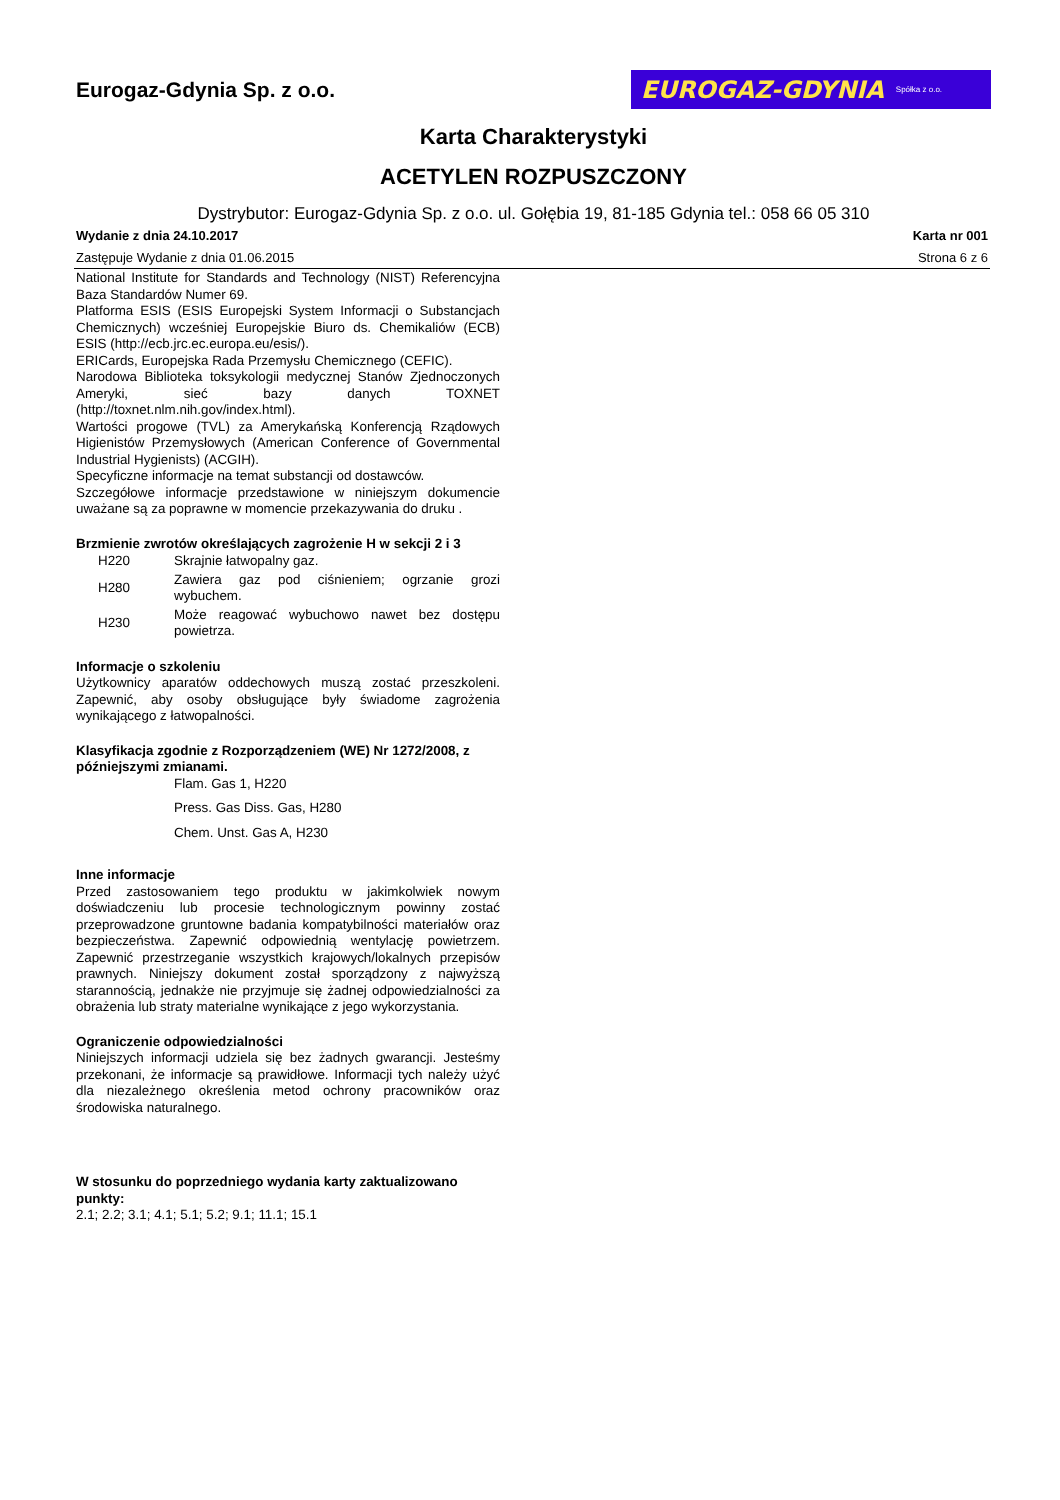Eurogaz-Gdynia Sp. z o.o.
EUROGAZ-GDYNIA Spółka z o.o.
Karta Charakterystyki
ACETYLEN ROZPUSZCZONY
Dystrybutor: Eurogaz-Gdynia Sp. z o.o. ul. Gołębia 19, 81-185 Gdynia tel.: 058 66 05 310
Wydanie z dnia 24.10.2017 Karta nr 001
Zastępuje Wydanie z dnia 01.06.2015 Strona 6 z 6
National Institute for Standards and Technology (NIST) Referencyjna Baza Standardów Numer 69.
Platforma ESIS (ESIS Europejski System Informacji o Substancjach Chemicznych) wcześniej Europejskie Biuro ds. Chemikaliów (ECB) ESIS (http://ecb.jrc.ec.europa.eu/esis/).
ERICards, Europejska Rada Przemysłu Chemicznego (CEFIC).
Narodowa Biblioteka toksykologii medycznej Stanów Zjednoczonych Ameryki, sieć bazy danych TOXNET (http://toxnet.nlm.nih.gov/index.html).
Wartości progowe (TVL) za Amerykańską Konferencją Rządowych Higienistów Przemysłowych (American Conference of Governmental Industrial Hygienists) (ACGIH).
Specyficzne informacje na temat substancji od dostawców.
Szczegółowe informacje przedstawione w niniejszym dokumencie uważane są za poprawne w momencie przekazywania do druku .
Brzmienie zwrotów określających zagrożenie H w sekcji 2 i 3
| H220 | Skrajnie łatwopalny gaz. |
| H280 | Zawiera gaz pod ciśnieniem; ogrzanie grozi wybuchem. |
| H230 | Może reagować wybuchowo nawet bez dostępu powietrza. |
Informacje o szkoleniu
Użytkownicy aparatów oddechowych muszą zostać przeszkoleni. Zapewnić, aby osoby obsługujące były świadome zagrożenia wynikającego z łatwopalności.
Klasyfikacja zgodnie z Rozporządzeniem (WE) Nr 1272/2008, z późniejszymi zmianami.
Flam. Gas 1, H220
Press. Gas Diss. Gas, H280
Chem. Unst. Gas A, H230
Inne informacje
Przed zastosowaniem tego produktu w jakimkolwiek nowym doświadczeniu lub procesie technologicznym powinny zostać przeprowadzone gruntowne badania kompatybilności materiałów oraz bezpieczeństwa. Zapewnić odpowiednią wentylację powietrzem. Zapewnić przestrzeganie wszystkich krajowych/lokalnych przepisów prawnych. Niniejszy dokument został sporządzony z najwyższą starannością, jednakże nie przyjmuje się żadnej odpowiedzialności za obrażenia lub straty materialne wynikające z jego wykorzystania.
Ograniczenie odpowiedzialności
Niniejszych informacji udziela się bez żadnych gwarancji. Jesteśmy przekonani, że informacje są prawidłowe. Informacji tych należy użyć dla niezależnego określenia metod ochrony pracowników oraz środowiska naturalnego.
W stosunku do poprzedniego wydania karty zaktualizowano punkty:
2.1; 2.2; 3.1; 4.1; 5.1; 5.2; 9.1; 11.1; 15.1